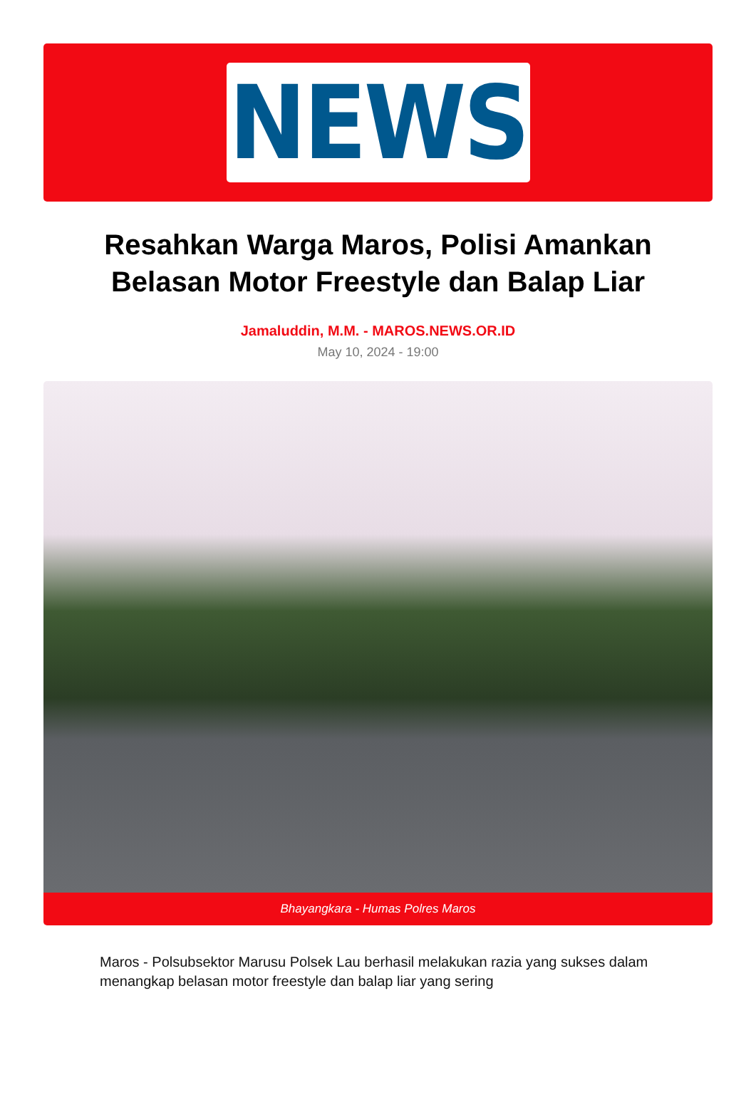NEWS
Resahkan Warga Maros, Polisi Amankan Belasan Motor Freestyle dan Balap Liar
Jamaluddin, M.M. - MAROS.NEWS.OR.ID
May 10, 2024 - 19:00
Bhayangkara - Humas Polres Maros
Maros - Polsubsektor Marusu Polsek Lau berhasil melakukan razia yang sukses dalam menangkap belasan motor freestyle dan balap liar yang sering